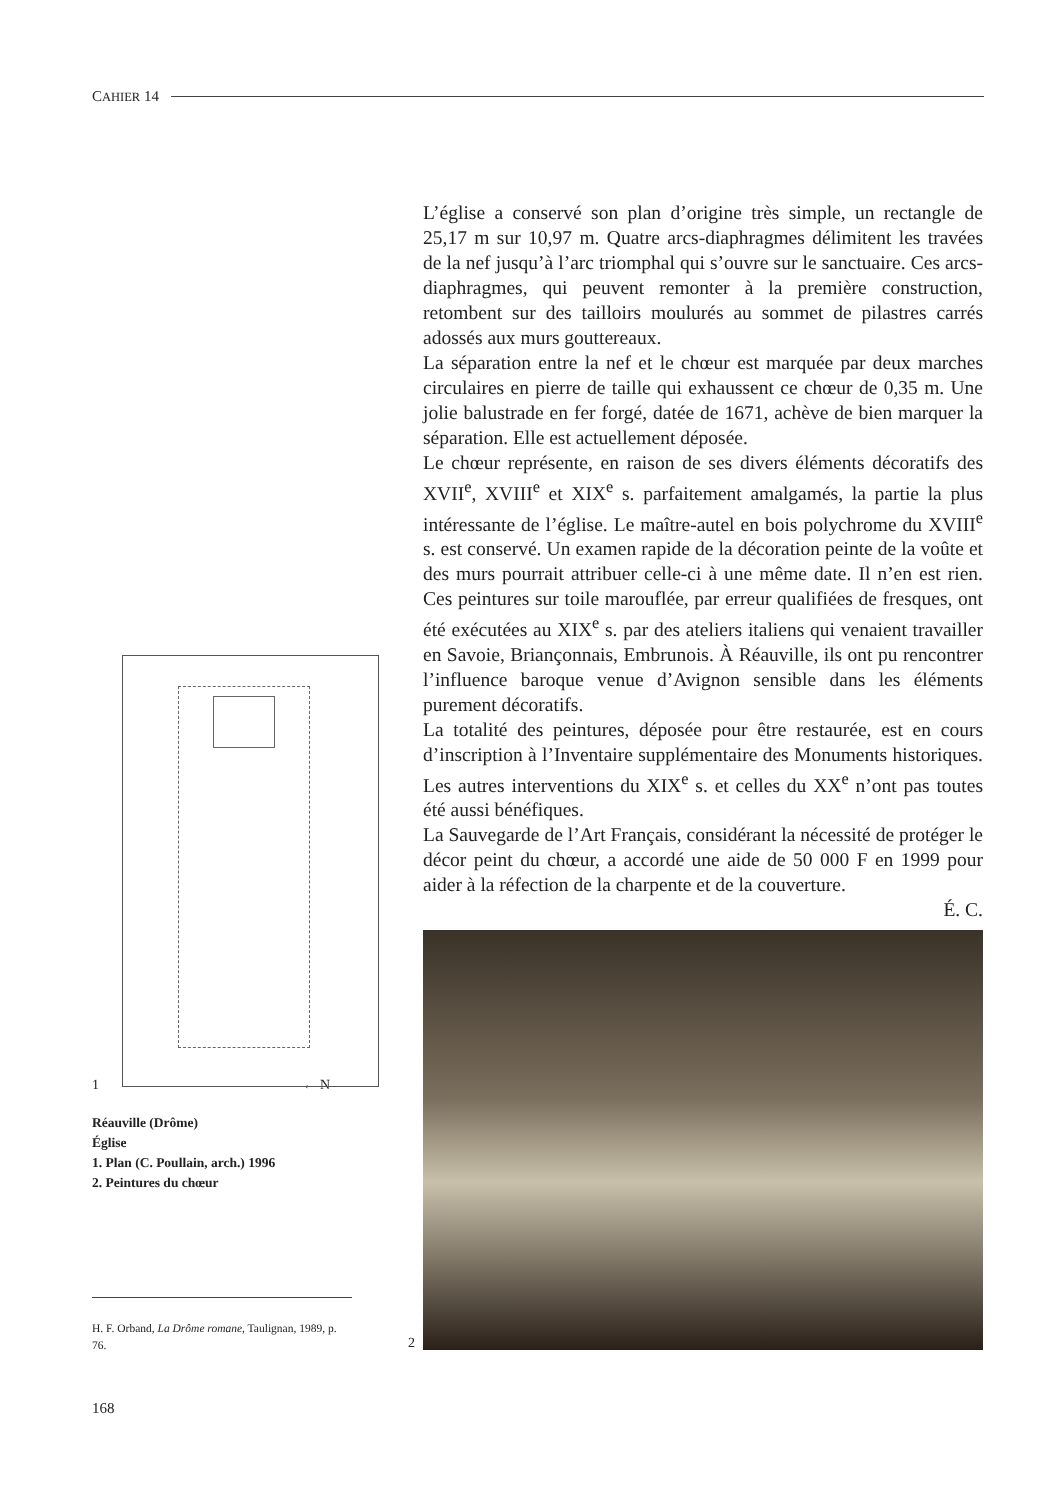CAHIER 14
L’église a conservé son plan d’origine très simple, un rectangle de 25,17 m sur 10,97 m. Quatre arcs-diaphragmes délimitent les travées de la nef jusqu’à l’arc triomphal qui s’ouvre sur le sanctuaire. Ces arcs-diaphragmes, qui peuvent remonter à la première construction, retombent sur des tailloirs moulurés au sommet de pilastres carrés adossés aux murs gouttereaux.
La séparation entre la nef et le chœur est marquée par deux marches circulaires en pierre de taille qui exhaussent ce chœur de 0,35 m. Une jolie balustrade en fer forgé, datée de 1671, achève de bien marquer la séparation. Elle est actuellement déposée.
Le chœur représente, en raison de ses divers éléments décoratifs des XVII<sup>e</sup>, XVIII<sup>e</sup> et XIX<sup>e</sup> s. parfaitement amalgamés, la partie la plus intéressante de l’église. Le maître-autel en bois polychrome du XVIII<sup>e</sup> s. est conservé. Un examen rapide de la décoration peinte de la voûte et des murs pourrait attribuer celle-ci à une même date. Il n’en est rien. Ces peintures sur toile marouflée, par erreur qualifiées de fresques, ont été exécutées au XIX<sup>e</sup> s. par des ateliers italiens qui venaient travailler en Savoie, Briançonnais, Embrunois. À Réauville, ils ont pu rencontrer l’influence baroque venue d’Avignon sensible dans les éléments purement décoratifs.
La totalité des peintures, déposée pour être restaurée, est en cours d’inscription à l’Inventaire supplémentaire des Monuments historiques. Les autres interventions du XIX<sup>e</sup> s. et celles du XX<sup>e</sup> n’ont pas toutes été aussi bénéfiques.
La Sauvegarde de l’Art Français, considérant la nécessité de protéger le décor peint du chœur, a accordé une aide de 50 000 F en 1999 pour aider à la réfection de la charpente et de la couverture.
É. C.
1 ← N
Réauville (Drôme)
Église
1. Plan (C. Poullain, arch.) 1996
2. Peintures du chœur
H. F. Orband, La Drôme romane, Taulignan, 1989, p. 76.
2
168